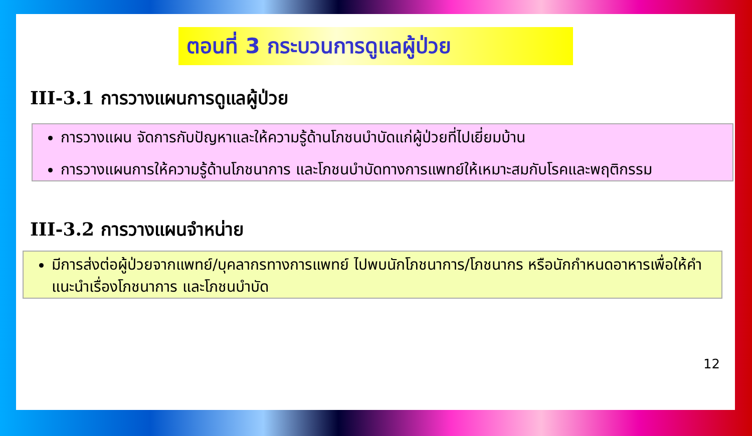ตอนที่ 3 กระบวนการดูแลผู้ป่วย
III-3.1 การวางแผนการดูแลผู้ป่วย
การวางแผน จัดการกับปัญหาและให้ความรู้ด้านโภชนบำบัดแก่ผู้ป่วยที่ไปเยี่ยมบ้าน
การวางแผนการให้ความรู้ด้านโภชนาการ และโภชนบำบัดทางการแพทย์ให้เหมาะสมกับโรคและพฤติกรรม
III-3.2 การวางแผนจำหน่าย
มีการส่งต่อผู้ป่วยจากแพทย์/บุคลากรทางการแพทย์ ไปพบนักโภชนาการ/โภชนากร หรือนักกำหนดอาหารเพื่อให้คำแนะนำเรื่องโภชนาการ และโภชนบำบัด
12